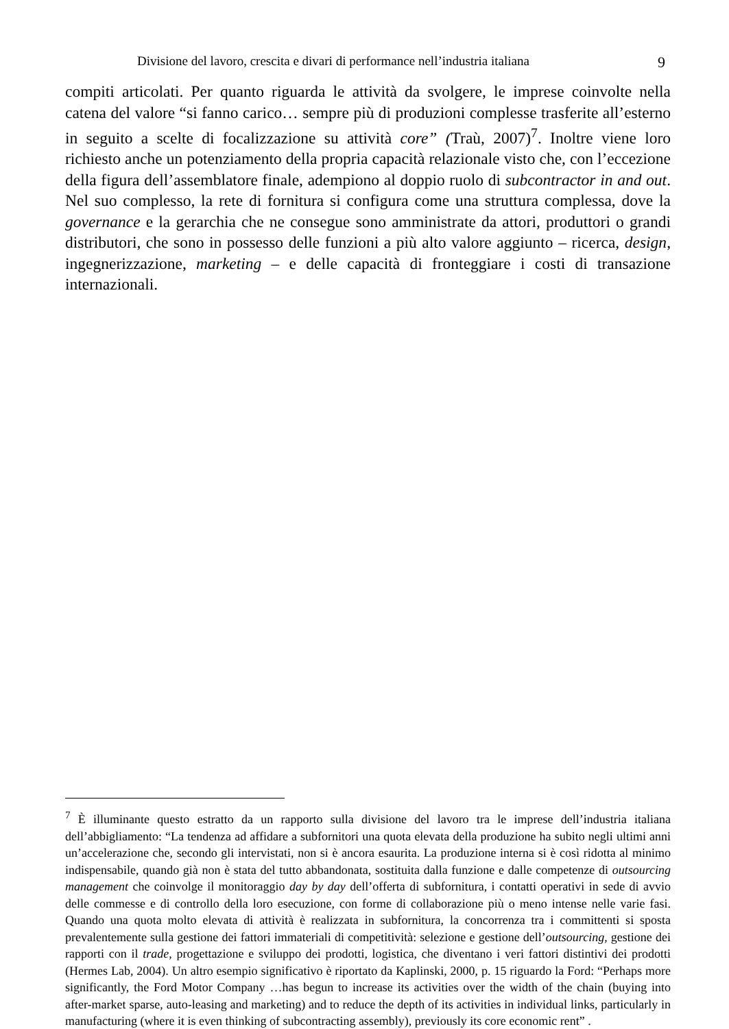Divisione del lavoro, crescita e divari di performance nell’industria italiana 9
compiti articolati. Per quanto riguarda le attività da svolgere, le imprese coinvolte nella catena del valore “si fanno carico… sempre più di produzioni complesse trasferite all’esterno in seguito a scelte di focalizzazione su attività core” (Traù, 2007)<sup>7</sup>. Inoltre viene loro richiesto anche un potenziamento della propria capacità relazionale visto che, con l’eccezione della figura dell’assemblatore finale, adempiono al doppio ruolo di subcontractor in and out. Nel suo complesso, la rete di fornitura si configura come una struttura complessa, dove la governance e la gerarchia che ne consegue sono amministrate da attori, produttori o grandi distributori, che sono in possesso delle funzioni a più alto valore aggiunto – ricerca, design, ingegnerizzazione, marketing – e delle capacità di fronteggiare i costi di transazione internazionali.
<sup>7</sup> È illuminante questo estratto da un rapporto sulla divisione del lavoro tra le imprese dell’industria italiana dell’abbigliamento: “La tendenza ad affidare a subfornitori una quota elevata della produzione ha subito negli ultimi anni un’accelerazione che, secondo gli intervistati, non si è ancora esaurita. La produzione interna si è così ridotta al minimo indispensabile, quando già non è stata del tutto abbandonata, sostituita dalla funzione e dalle competenze di outsourcing management che coinvolge il monitoraggio day by day dell’offerta di subfornitura, i contatti operativi in sede di avvio delle commesse e di controllo della loro esecuzione, con forme di collaborazione più o meno intense nelle varie fasi. Quando una quota molto elevata di attività è realizzata in subfornitura, la concorrenza tra i committenti si sposta prevalentemente sulla gestione dei fattori immateriali di competitività: selezione e gestione dell’outsourcing, gestione dei rapporti con il trade, progettazione e sviluppo dei prodotti, logistica, che diventano i veri fattori distintivi dei prodotti (Hermes Lab, 2004). Un altro esempio significativo è riportato da Kaplinski, 2000, p. 15 riguardo la Ford: “Perhaps more significantly, the Ford Motor Company …has begun to increase its activities over the width of the chain (buying into after-market sparse, auto-leasing and marketing) and to reduce the depth of its activities in individual links, particularly in manufacturing (where it is even thinking of subcontracting assembly), previously its core economic rent” .